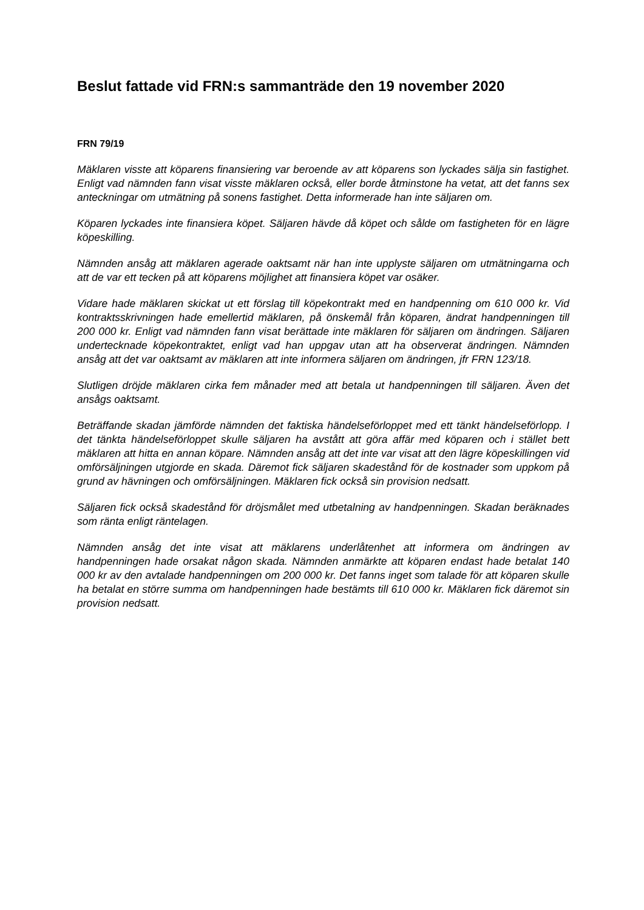Beslut fattade vid FRN:s sammanträde den 19 november 2020
FRN 79/19
Mäklaren visste att köparens finansiering var beroende av att köparens son lyckades sälja sin fastighet. Enligt vad nämnden fann visat visste mäklaren också, eller borde åtminstone ha vetat, att det fanns sex anteckningar om utmätning på sonens fastighet. Detta informerade han inte säljaren om.
Köparen lyckades inte finansiera köpet. Säljaren hävde då köpet och sålde om fastigheten för en lägre köpeskilling.
Nämnden ansåg att mäklaren agerade oaktsamt när han inte upplyste säljaren om utmätningarna och att de var ett tecken på att köparens möjlighet att finansiera köpet var osäker.
Vidare hade mäklaren skickat ut ett förslag till köpekontrakt med en handpenning om 610 000 kr. Vid kontraktsskrivningen hade emellertid mäklaren, på önskemål från köparen, ändrat handpenningen till 200 000 kr. Enligt vad nämnden fann visat berättade inte mäklaren för säljaren om ändringen. Säljaren undertecknade köpekontraktet, enligt vad han uppgav utan att ha observerat ändringen. Nämnden ansåg att det var oaktsamt av mäklaren att inte informera säljaren om ändringen, jfr FRN 123/18.
Slutligen dröjde mäklaren cirka fem månader med att betala ut handpenningen till säljaren. Även det ansågs oaktsamt.
Beträffande skadan jämförde nämnden det faktiska händelseförloppet med ett tänkt händelseförlopp. I det tänkta händelseförloppet skulle säljaren ha avstått att göra affär med köparen och i stället bett mäklaren att hitta en annan köpare. Nämnden ansåg att det inte var visat att den lägre köpeskillingen vid omförsäljningen utgjorde en skada. Däremot fick säljaren skadestånd för de kostnader som uppkom på grund av hävningen och omförsäljningen. Mäklaren fick också sin provision nedsatt.
Säljaren fick också skadestånd för dröjsmålet med utbetalning av handpenningen. Skadan beräknades som ränta enligt räntelagen.
Nämnden ansåg det inte visat att mäklarens underlåtenhet att informera om ändringen av handpenningen hade orsakat någon skada. Nämnden anmärkte att köparen endast hade betalat 140 000 kr av den avtalade handpenningen om 200 000 kr. Det fanns inget som talade för att köparen skulle ha betalat en större summa om handpenningen hade bestämts till 610 000 kr. Mäklaren fick däremot sin provision nedsatt.